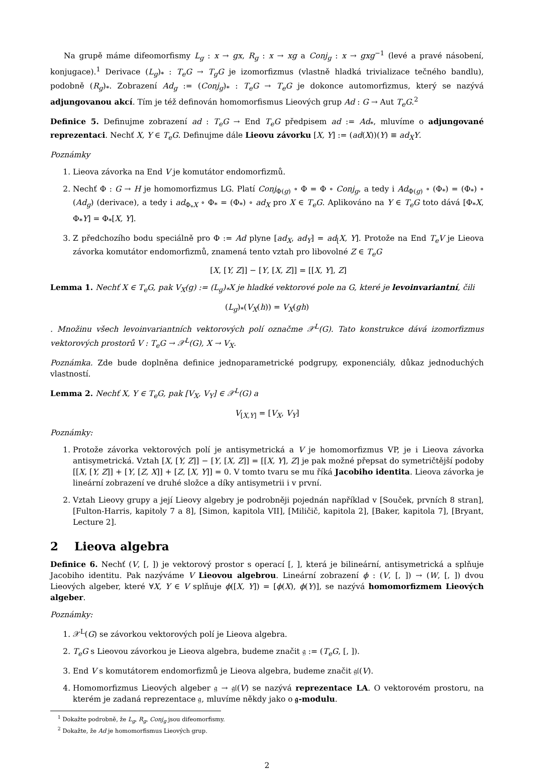Na grupě máme difeomorfismy L<sub>g</sub> : x → gx, R<sub>g</sub> : x → xg a Conj<sub>g</sub> : x → gxg<sup>−1</sup> (levé a pravé násobení, konjugace).<sup>1</sup> Derivace (L<sub>g</sub>)<sub>*</sub> : T<sub>e</sub>G → T<sub>g</sub>G je izomorfizmus (vlastně hladká trivializace tečného bandlu), podobně (R<sub>g</sub>)<sub>*</sub>. Zobrazení Ad<sub>g</sub> := (Conj<sub>g</sub>)<sub>*</sub> : T<sub>e</sub>G → T<sub>e</sub>G je dokonce automorfizmus, který se nazývá adjungovanou akcí. Tím je též definován homomorfismus Lieových grup Ad : G → Aut T<sub>e</sub>G.<sup>2</sup>
Definice 5. Definujme zobrazení ad : T<sub>e</sub>G → End T<sub>e</sub>G předpisem ad := Ad<sub>*</sub>, mluvíme o adjungované reprezentaci. Nechť X, Y ∈ T<sub>e</sub>G. Definujme dále Lieovu závorku [X, Y] := (ad(X))(Y) ≡ ad<sub>X</sub>Y.
Poznámky
1. Lieova závorka na End V je komutátor endomorfizmů.
2. Nechť Φ : G → H je homomorfizmus LG. Platí Conj<sub>Φ(g)</sub> ∘ Φ = Φ ∘ Conj<sub>g</sub>, a tedy i Ad<sub>Φ(g)</sub> ∘ (Φ<sub>*</sub>) = (Φ<sub>*</sub>) ∘ (Ad<sub>g</sub>) (derivace), a tedy i ad<sub>Φ<sub>*</sub>X</sub> ∘ Φ<sub>*</sub> = (Φ<sub>*</sub>) ∘ ad<sub>X</sub> pro X ∈ T<sub>e</sub>G. Aplikováno na Y ∈ T<sub>e</sub>G toto dává [Φ<sub>*</sub>X, Φ<sub>*</sub>Y] = Φ<sub>*</sub>[X, Y].
3. Z předchozího bodu speciálně pro Φ := Ad plyne [ad<sub>X</sub>, ad<sub>Y</sub>] = ad<sub>[</sub>X, Y]. Protože na End T<sub>e</sub>V je Lieova závorka komutátor endomorfizmů, znamená tento vztah pro libovolné Z ∈ T<sub>e</sub>G
[X, [Y, Z]] − [Y, [X, Z]] = [[X, Y], Z]
Lemma 1. Nechť X ∈ T<sub>e</sub>G, pak V<sub>X</sub>(g) := (L<sub>g</sub>)<sub>*</sub>X je hladké vektorové pole na G, které je levoinvariantní, čili
(L<sub>g</sub>)<sub>*</sub>(V<sub>X</sub>(h)) = V<sub>X</sub>(gh)
. Množinu všech levoinvariantních vektorových polí označme 𝒳<sup>L</sup>(G). Tato konstrukce dává izomorfizmus vektorových prostorů V : T<sub>e</sub>G → 𝒳<sup>L</sup>(G), X → V<sub>X</sub>.
Poznámka. Zde bude doplněna definice jednoparametrické podgrupy, exponenciály, důkaz jednoduchých vlastností.
Lemma 2. Nechť X, Y ∈ T<sub>e</sub>G, pak [V<sub>X</sub>, V<sub>Y</sub>] ∈ 𝒳<sup>L</sup>(G) a
V<sub>[X,Y]</sub> = [V<sub>X</sub>, V<sub>Y</sub>]
Poznámky:
1. Protože závorka vektorových polí je antisymetrická a V je homomorfizmus VP, je i Lieova závorka antisymetrická. Vztah [X, [Y, Z]] − [Y, [X, Z]] = [[X, Y], Z] je pak možné přepsat do symetričtější podoby [[X, [Y, Z]] + [Y, [Z, X]] + [Z, [X, Y]] = 0. V tomto tvaru se mu říká Jacobiho identita. Lieova závorka je lineární zobrazení ve druhé složce a díky antisymetrii i v první.
2. Vztah Lieovy grupy a její Lieovy algebry je podrobněji pojednán například v [Souček, prvních 8 stran], [Fulton-Harris, kapitoly 7 a 8], [Simon, kapitola VII], [Miličič, kapitola 2], [Baker, kapitola 7], [Bryant, Lecture 2].
2 Lieova algebra
Definice 6. Nechť (V, [, ]) je vektorový prostor s operací [, ], která je bilineární, antisymetrická a splňuje Jacobiho identitu. Pak nazýváme V Lieovou algebrou. Lineární zobrazení ϕ : (V, [, ]) → (W, [, ]) dvou Lieových algeber, které ∀X, Y ∈ V splňuje ϕ([X, Y]) = [ϕ(X), ϕ(Y)], se nazývá homomorfizmem Lieových algeber.
Poznámky:
1. 𝒳<sup>L</sup>(G) se závorkou vektorových polí je Lieova algebra.
2. T<sub>e</sub>G s Lieovou závorkou je Lieova algebra, budeme značit 𝔤 := (T<sub>e</sub>G, [, ]).
3. End V s komutátorem endomorfizmů je Lieova algebra, budeme značit 𝔤𝔩(V).
4. Homomorfizmus Lieových algeber 𝔤 → 𝔤𝔩(V) se nazývá reprezentace LA. O vektorovém prostoru, na kterém je zadaná reprezentace 𝔤, mluvíme někdy jako o 𝔤-modulu.
<sup>1</sup> Dokažte podrobně, že L<sub>g</sub>, R<sub>g</sub>, Conj<sub>g</sub> jsou difeomorfismy.
<sup>2</sup> Dokažte, že Ad je homomorfismus Lieových grup.
2